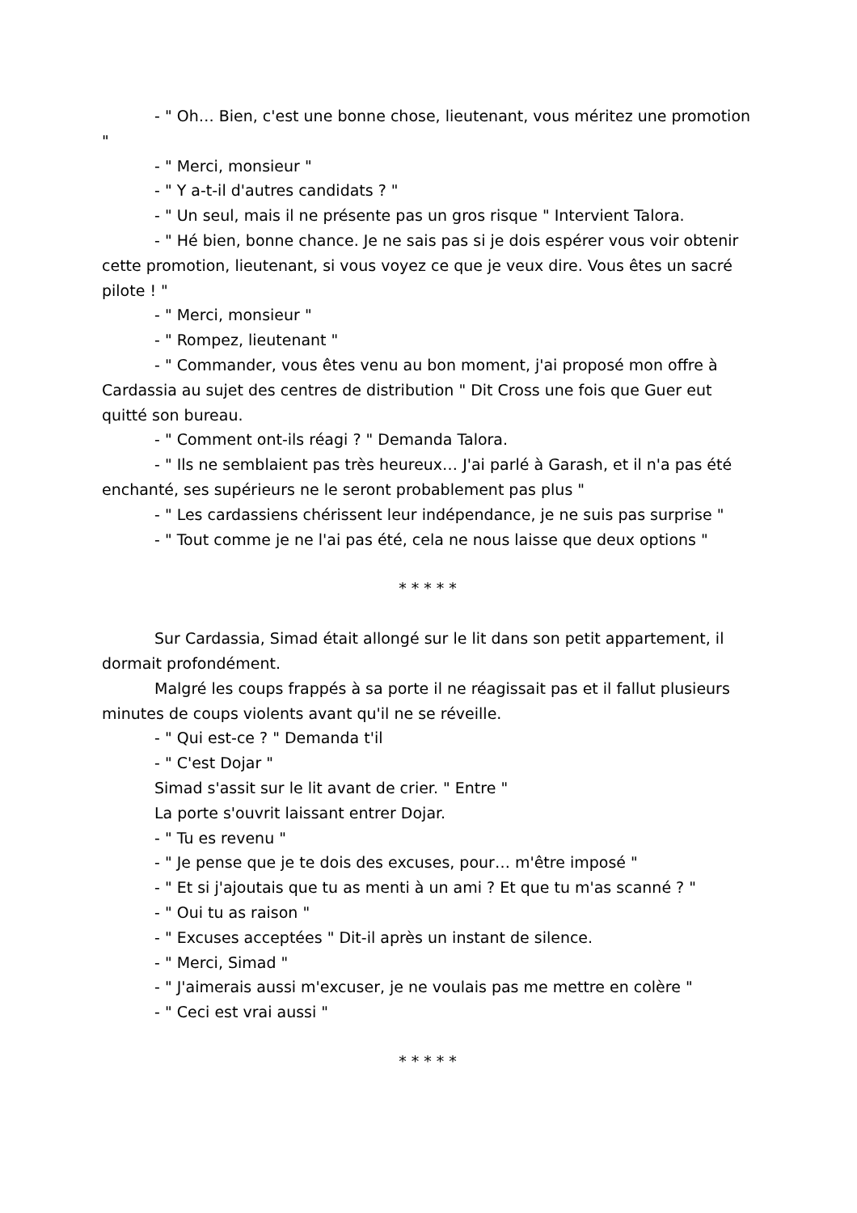- " Oh… Bien, c'est une bonne chose, lieutenant, vous méritez une promotion "
- " Merci, monsieur "
- " Y a-t-il d'autres candidats ? "
- " Un seul, mais il ne présente pas un gros risque " Intervient Talora.
- " Hé bien, bonne chance. Je ne sais pas si je dois espérer vous voir obtenir cette promotion, lieutenant, si vous voyez ce que je veux dire. Vous êtes un sacré pilote ! "
- " Merci, monsieur "
- " Rompez, lieutenant "
- " Commander, vous êtes venu au bon moment, j'ai proposé mon offre à Cardassia au sujet des centres de distribution " Dit Cross une fois que Guer eut quitté son bureau.
- " Comment ont-ils réagi ? " Demanda Talora.
- " Ils ne semblaient pas très heureux… J'ai parlé à Garash, et il n'a pas été enchanté, ses supérieurs ne le seront probablement pas plus "
- " Les cardassiens chérissent leur indépendance, je ne suis pas surprise "
- " Tout comme je ne l'ai pas été, cela ne nous laisse que deux options "
* * * * *
Sur Cardassia, Simad était allongé sur le lit dans son petit appartement, il dormait profondément.
Malgré les coups frappés à sa porte il ne réagissait pas et il fallut plusieurs minutes de coups violents avant qu'il ne se réveille.
- " Qui est-ce ? " Demanda t'il
- " C'est Dojar "
Simad s'assit sur le lit avant de crier. " Entre "
La porte s'ouvrit laissant entrer Dojar.
- " Tu es revenu "
- " Je pense que je te dois des excuses, pour… m'être imposé "
- " Et si j'ajoutais que tu as menti à un ami ? Et que tu m'as scanné ? "
- " Oui tu as raison "
- " Excuses acceptées " Dit-il après un instant de silence.
- " Merci, Simad "
- " J'aimerais aussi m'excuser, je ne voulais pas me mettre en colère "
- " Ceci est vrai aussi "
* * * * *